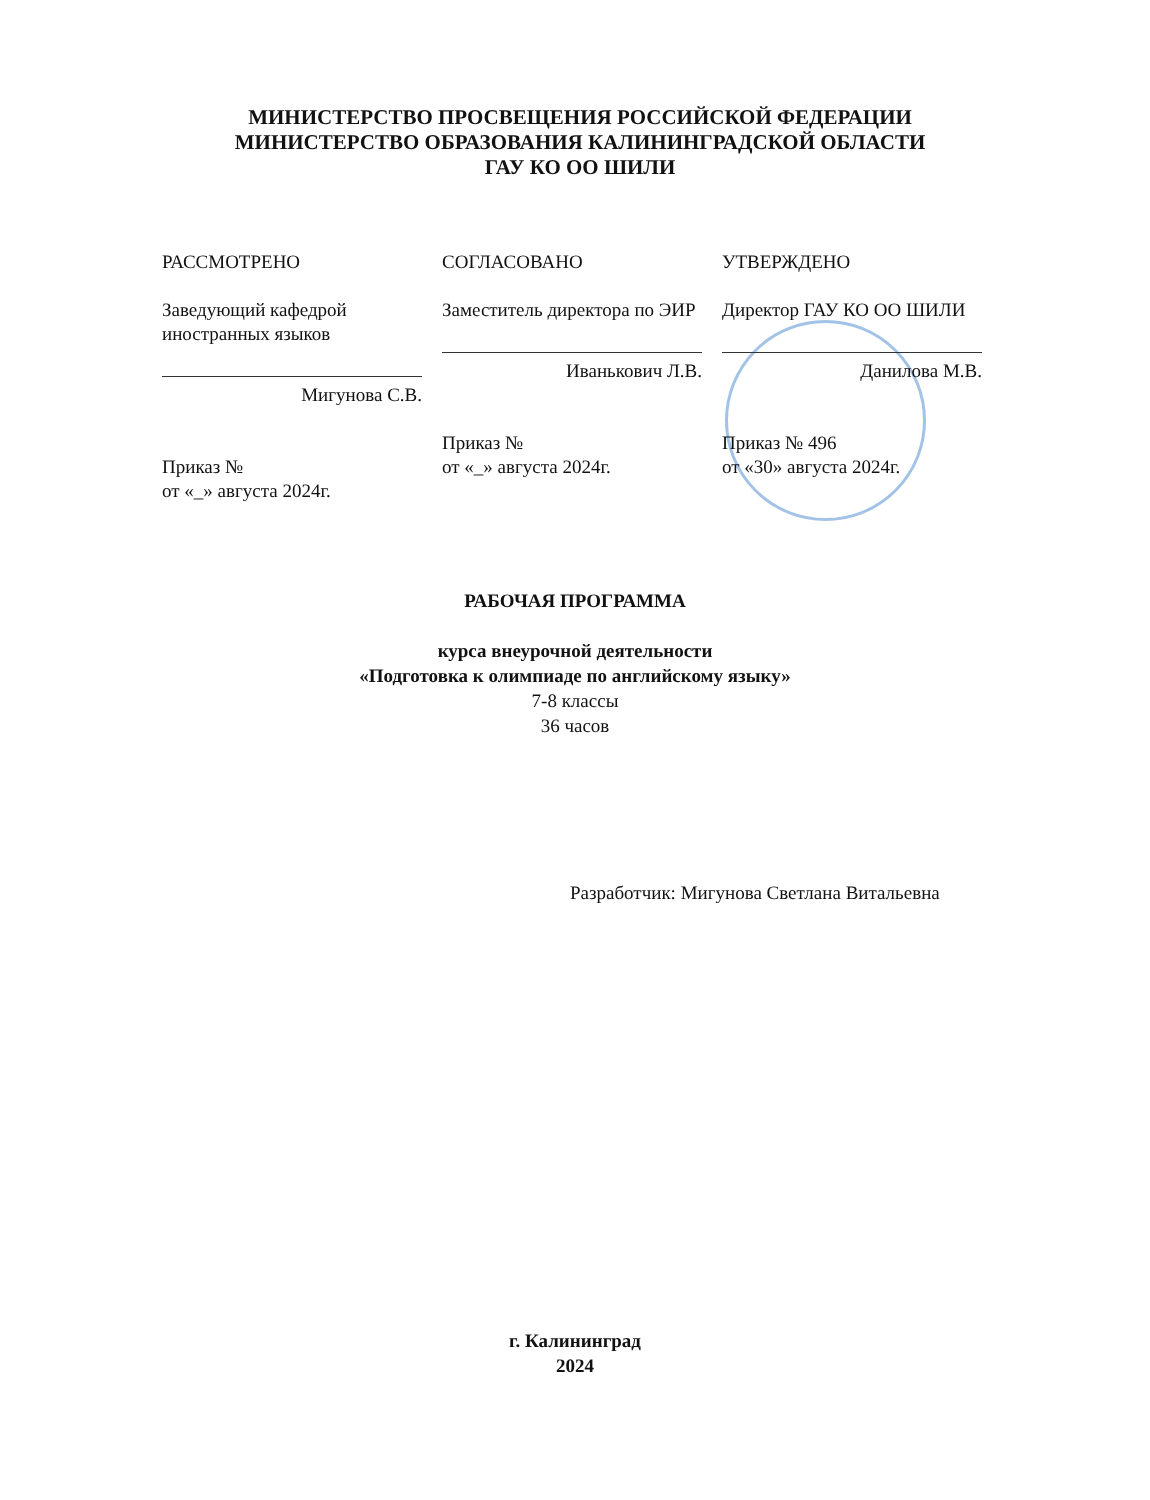МИНИСТЕРСТВО ПРОСВЕЩЕНИЯ РОССИЙСКОЙ ФЕДЕРАЦИИ
МИНИСТЕРСТВО ОБРАЗОВАНИЯ КАЛИНИНГРАДСКОЙ ОБЛАСТИ
ГАУ КО ОО ШИЛИ
РАССМОТРЕНО
Заведующий кафедрой иностранных языков
Мигунова С.В.
Приказ №
от «_» августа 2024г.
СОГЛАСОВАНО
Заместитель директора по ЭИР
Иванькович Л.В.
Приказ №
от «_» августа 2024г.
УТВЕРЖДЕНО
Директор ГАУ КО ОО ШИЛИ
Данилова М.В.
Приказ № 496
от «30» августа 2024г.
РАБОЧАЯ ПРОГРАММА
курса внеурочной деятельности
«Подготовка к олимпиаде по английскому языку»
7-8 классы
36 часов
Разработчик: Мигунова Светлана Витальевна
г. Калининград
2024